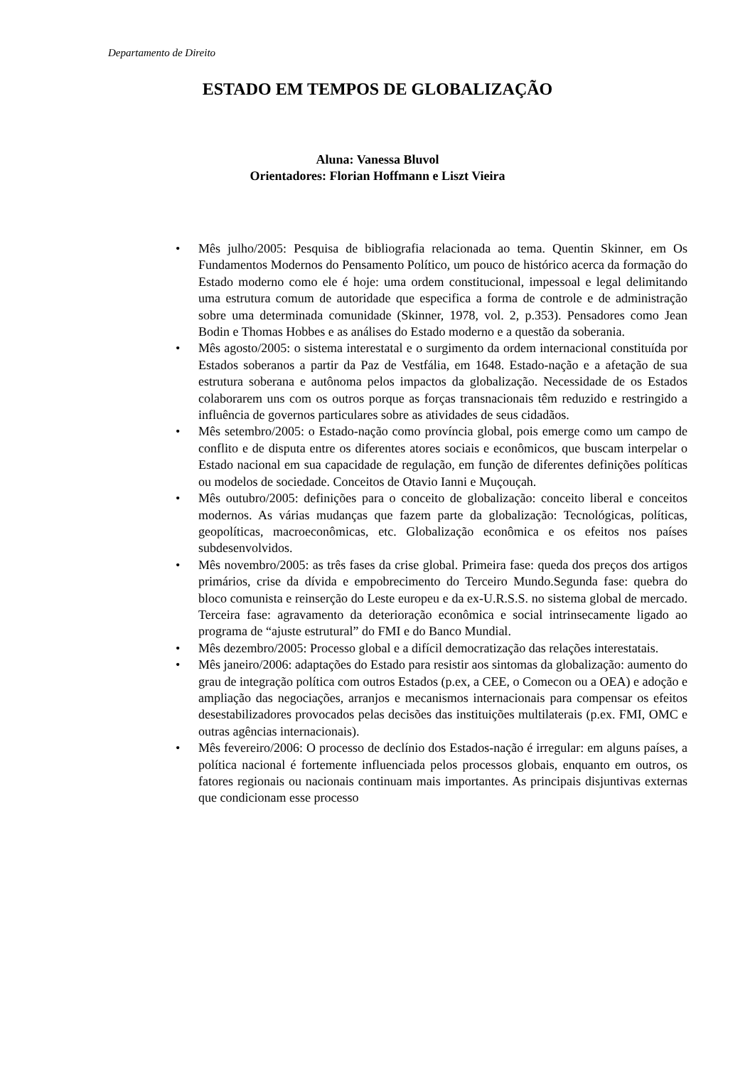Departamento de Direito
ESTADO EM TEMPOS DE GLOBALIZAÇÃO
Aluna: Vanessa Bluvol
Orientadores: Florian Hoffmann e Liszt Vieira
• Mês julho/2005: Pesquisa de bibliografia relacionada ao tema. Quentin Skinner, em Os Fundamentos Modernos do Pensamento Político, um pouco de histórico acerca da formação do Estado moderno como ele é hoje: uma ordem constitucional, impessoal e legal delimitando uma estrutura comum de autoridade que especifica a forma de controle e de administração sobre uma determinada comunidade (Skinner, 1978, vol. 2, p.353). Pensadores como Jean Bodin e Thomas Hobbes e as análises do Estado moderno e a questão da soberania.
• Mês agosto/2005: o sistema interestatal e o surgimento da ordem internacional constituída por Estados soberanos a partir da Paz de Vestfália, em 1648. Estado-nação e a afetação de sua estrutura soberana e autônoma pelos impactos da globalização. Necessidade de os Estados colaborarem uns com os outros porque as forças transnacionais têm reduzido e restringido a influência de governos particulares sobre as atividades de seus cidadãos.
• Mês setembro/2005: o Estado-nação como província global, pois emerge como um campo de conflito e de disputa entre os diferentes atores sociais e econômicos, que buscam interpelar o Estado nacional em sua capacidade de regulação, em função de diferentes definições políticas ou modelos de sociedade. Conceitos de Otavio Ianni e Muçouçah.
• Mês outubro/2005: definições para o conceito de globalização: conceito liberal e conceitos modernos. As várias mudanças que fazem parte da globalização: Tecnológicas, políticas, geopolíticas, macroeconômicas, etc. Globalização econômica e os efeitos nos países subdesenvolvidos.
• Mês novembro/2005: as três fases da crise global. Primeira fase: queda dos preços dos artigos primários, crise da dívida e empobrecimento do Terceiro Mundo.Segunda fase: quebra do bloco comunista e reinserção do Leste europeu e da ex-U.R.S.S. no sistema global de mercado. Terceira fase: agravamento da deterioração econômica e social intrinsecamente ligado ao programa de “ajuste estrutural” do FMI e do Banco Mundial.
• Mês dezembro/2005: Processo global e a difícil democratização das relações interestatais.
• Mês janeiro/2006: adaptações do Estado para resistir aos sintomas da globalização: aumento do grau de integração política com outros Estados (p.ex, a CEE, o Comecon ou a OEA) e adoção e ampliação das negociações, arranjos e mecanismos internacionais para compensar os efeitos desestabilizadores provocados pelas decisões das instituições multilaterais (p.ex. FMI, OMC e outras agências internacionais).
• Mês fevereiro/2006: O processo de declínio dos Estados-nação é irregular: em alguns países, a política nacional é fortemente influenciada pelos processos globais, enquanto em outros, os fatores regionais ou nacionais continuam mais importantes. As principais disjuntivas externas que condicionam esse processo